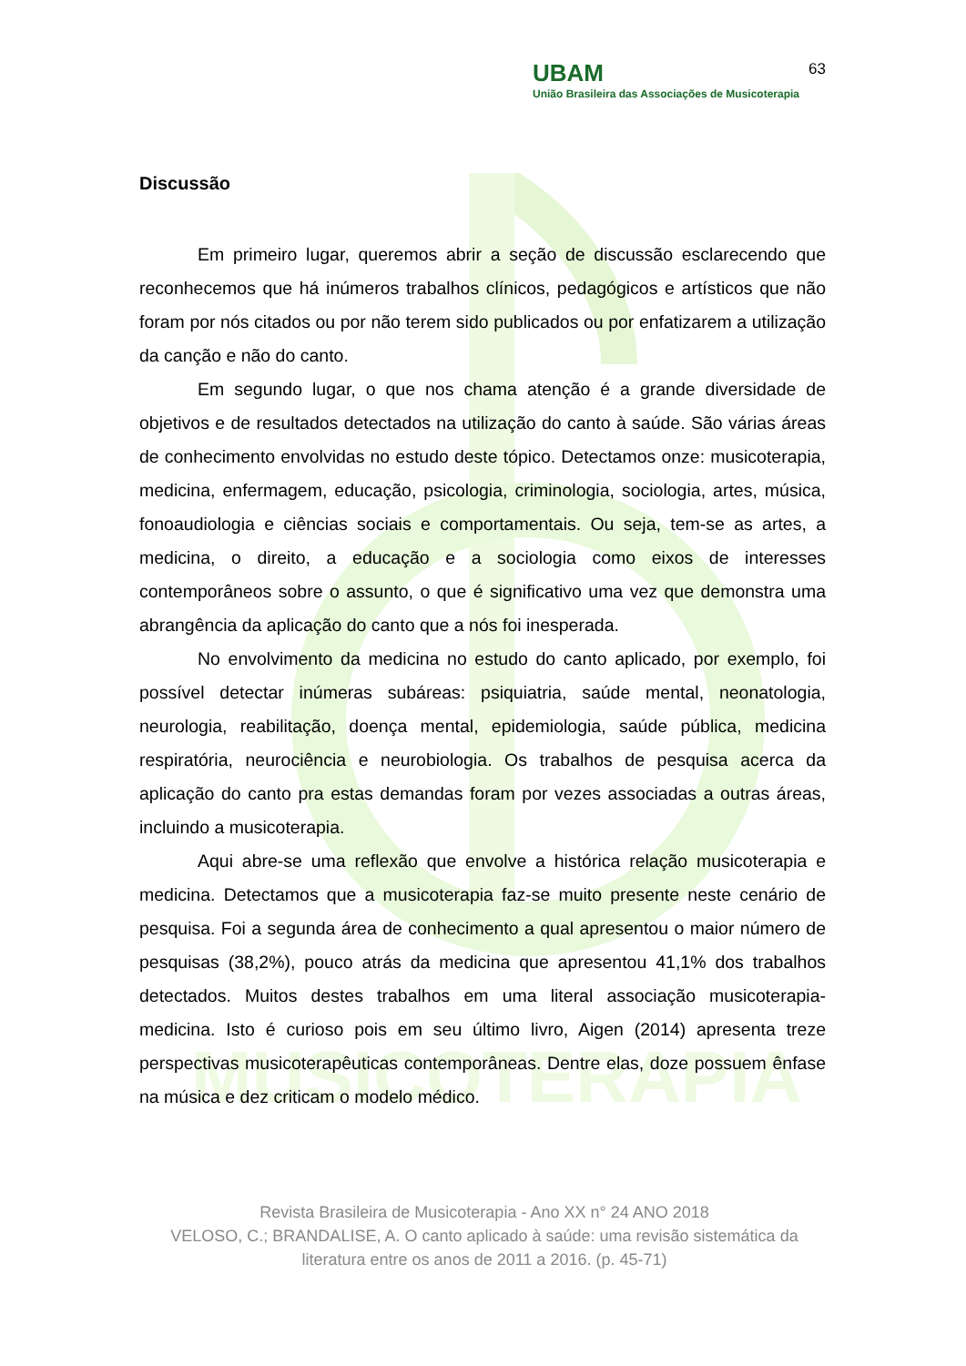MUSICOTERAPIA
UBAM
União Brasileira das Associações de Musicoterapia
63
Discussão
Em primeiro lugar, queremos abrir a seção de discussão esclarecendo que reconhecemos que há inúmeros trabalhos clínicos, pedagógicos e artísticos que não foram por nós citados ou por não terem sido publicados ou por enfatizarem a utilização da canção e não do canto.
Em segundo lugar, o que nos chama atenção é a grande diversidade de objetivos e de resultados detectados na utilização do canto à saúde. São várias áreas de conhecimento envolvidas no estudo deste tópico. Detectamos onze: musicoterapia, medicina, enfermagem, educação, psicologia, criminologia, sociologia, artes, música, fonoaudiologia e ciências sociais e comportamentais. Ou seja, tem-se as artes, a medicina, o direito, a educação e a sociologia como eixos de interesses contemporâneos sobre o assunto, o que é significativo uma vez que demonstra uma abrangência da aplicação do canto que a nós foi inesperada.
No envolvimento da medicina no estudo do canto aplicado, por exemplo, foi possível detectar inúmeras subáreas: psiquiatria, saúde mental, neonatologia, neurologia, reabilitação, doença mental, epidemiologia, saúde pública, medicina respiratória, neurociência e neurobiologia. Os trabalhos de pesquisa acerca da aplicação do canto pra estas demandas foram por vezes associadas a outras áreas, incluindo a musicoterapia.
Aqui abre-se uma reflexão que envolve a histórica relação musicoterapia e medicina. Detectamos que a musicoterapia faz-se muito presente neste cenário de pesquisa. Foi a segunda área de conhecimento a qual apresentou o maior número de pesquisas (38,2%), pouco atrás da medicina que apresentou 41,1% dos trabalhos detectados. Muitos destes trabalhos em uma literal associação musicoterapia-medicina. Isto é curioso pois em seu último livro, Aigen (2014) apresenta treze perspectivas musicoterapêuticas contemporâneas. Dentre elas, doze possuem ênfase na música e dez criticam o modelo médico.
Revista Brasileira de Musicoterapia - Ano XX n° 24 ANO 2018
VELOSO, C.; BRANDALISE, A. O canto aplicado à saúde: uma revisão sistemática da literatura entre os anos de 2011 a 2016. (p. 45-71)